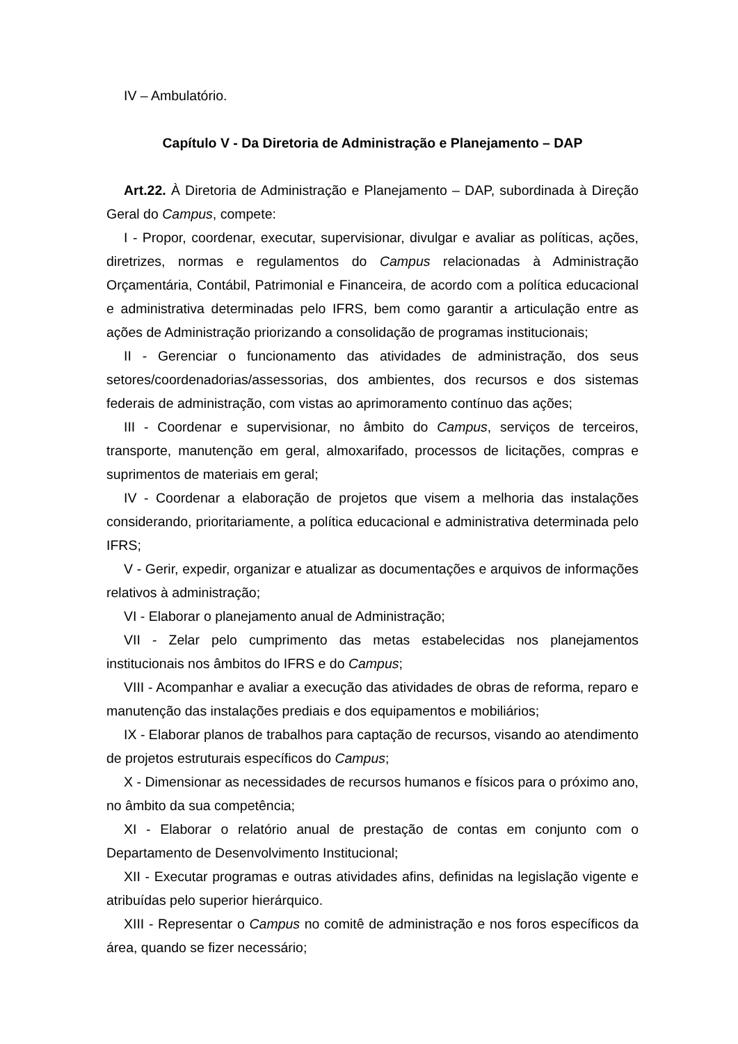IV – Ambulatório.
Capítulo V - Da Diretoria de Administração e Planejamento – DAP
Art.22. À Diretoria de Administração e Planejamento – DAP, subordinada à Direção Geral do Campus, compete:
I - Propor, coordenar, executar, supervisionar, divulgar e avaliar as políticas, ações, diretrizes, normas e regulamentos do Campus relacionadas à Administração Orçamentária, Contábil, Patrimonial e Financeira, de acordo com a política educacional e administrativa determinadas pelo IFRS, bem como garantir a articulação entre as ações de Administração priorizando a consolidação de programas institucionais;
II - Gerenciar o funcionamento das atividades de administração, dos seus setores/coordenadorias/assessorias, dos ambientes, dos recursos e dos sistemas federais de administração, com vistas ao aprimoramento contínuo das ações;
III - Coordenar e supervisionar, no âmbito do Campus, serviços de terceiros, transporte, manutenção em geral, almoxarifado, processos de licitações, compras e suprimentos de materiais em geral;
IV - Coordenar a elaboração de projetos que visem a melhoria das instalações considerando, prioritariamente, a política educacional e administrativa determinada pelo IFRS;
V - Gerir, expedir, organizar e atualizar as documentações e arquivos de informações relativos à administração;
VI - Elaborar o planejamento anual de Administração;
VII - Zelar pelo cumprimento das metas estabelecidas nos planejamentos institucionais nos âmbitos do IFRS e do Campus;
VIII - Acompanhar e avaliar a execução das atividades de obras de reforma, reparo e manutenção das instalações prediais e dos equipamentos e mobiliários;
IX - Elaborar planos de trabalhos para captação de recursos, visando ao atendimento de projetos estruturais específicos do Campus;
X - Dimensionar as necessidades de recursos humanos e físicos para o próximo ano, no âmbito da sua competência;
XI - Elaborar o relatório anual de prestação de contas em conjunto com o Departamento de Desenvolvimento Institucional;
XII - Executar programas e outras atividades afins, definidas na legislação vigente e atribuídas pelo superior hierárquico.
XIII - Representar o Campus no comitê de administração e nos foros específicos da área, quando se fizer necessário;